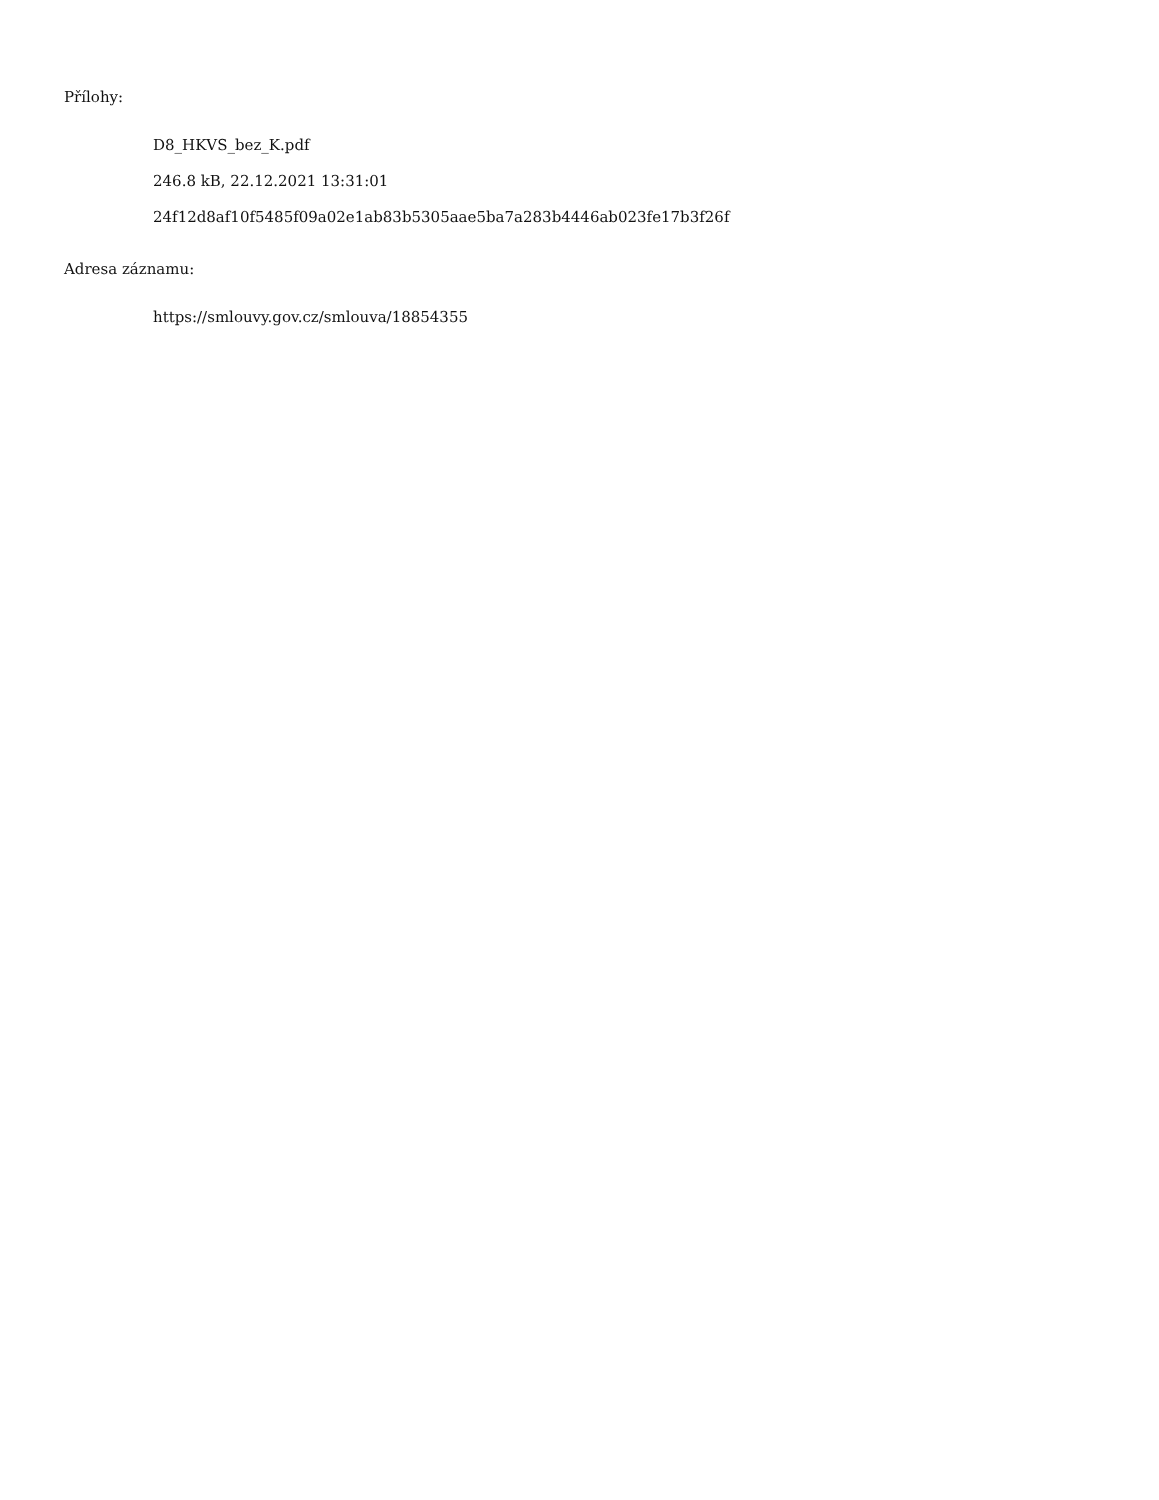Přílohy:
D8_HKVS_bez_K.pdf
246.8 kB, 22.12.2021 13:31:01
24f12d8af10f5485f09a02e1ab83b5305aae5ba7a283b4446ab023fe17b3f26f
Adresa záznamu:
https://smlouvy.gov.cz/smlouva/18854355